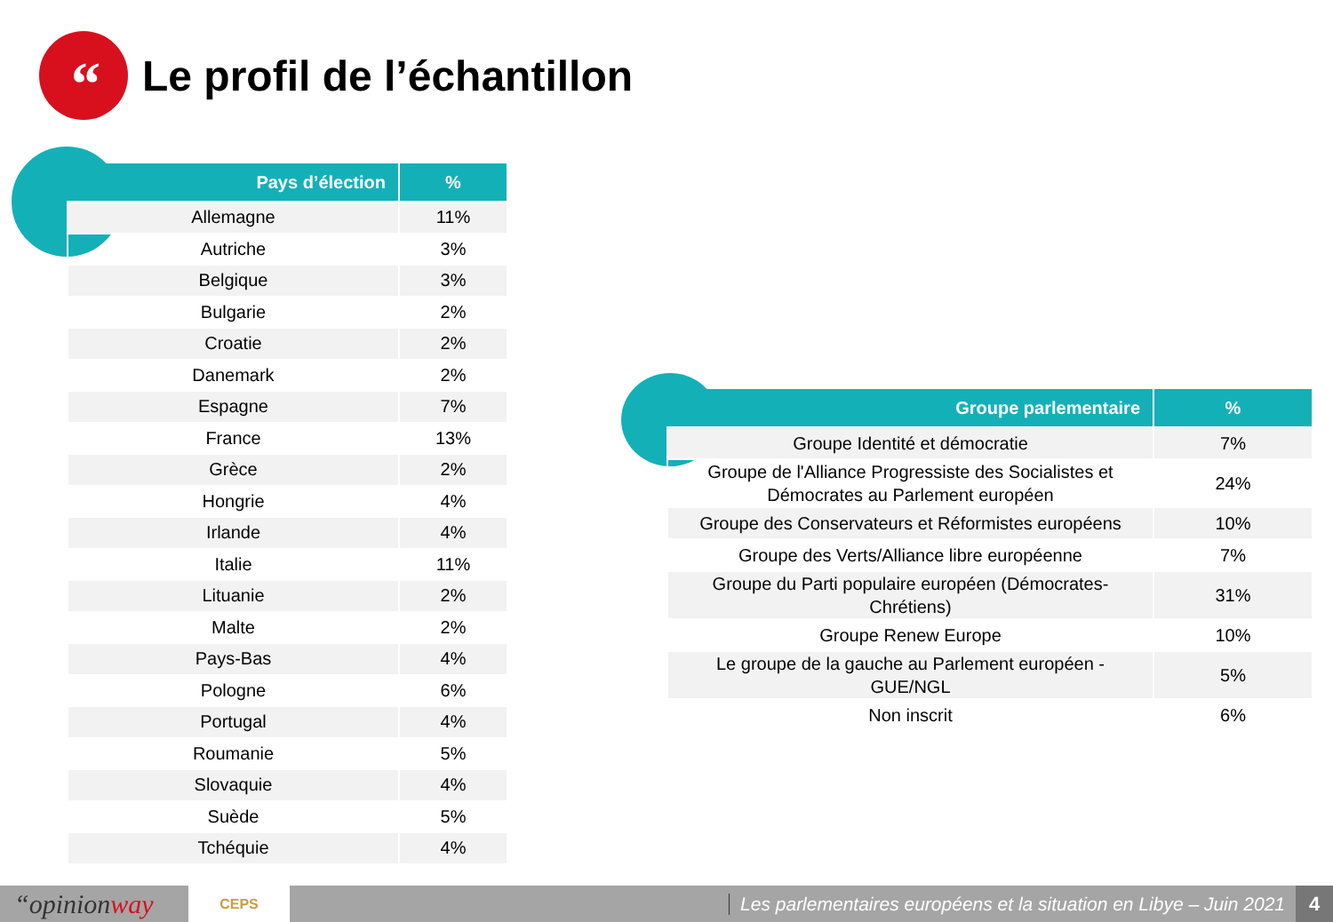“
Le profil de l’échantillon
| Pays d’élection | % |
| --- | --- |
| Allemagne | 11% |
| Autriche | 3% |
| Belgique | 3% |
| Bulgarie | 2% |
| Croatie | 2% |
| Danemark | 2% |
| Espagne | 7% |
| France | 13% |
| Grèce | 2% |
| Hongrie | 4% |
| Irlande | 4% |
| Italie | 11% |
| Lituanie | 2% |
| Malte | 2% |
| Pays-Bas | 4% |
| Pologne | 6% |
| Portugal | 4% |
| Roumanie | 5% |
| Slovaquie | 4% |
| Suède | 5% |
| Tchéquie | 4% |
| Groupe parlementaire | % |
| --- | --- |
| Groupe Identité et démocratie | 7% |
| Groupe de l'Alliance Progressiste des Socialistes et Démocrates au Parlement européen | 24% |
| Groupe des Conservateurs et Réformistes européens | 10% |
| Groupe des Verts/Alliance libre européenne | 7% |
| Groupe du Parti populaire européen (Démocrates- Chrétiens) | 31% |
| Groupe Renew Europe | 10% |
| Le groupe de la gauche au Parlement européen - GUE/NGL | 5% |
| Non inscrit | 6% |
“opinionway
CEPS
Les parlementaires européens et la situation en Libye – Juin 2021
4